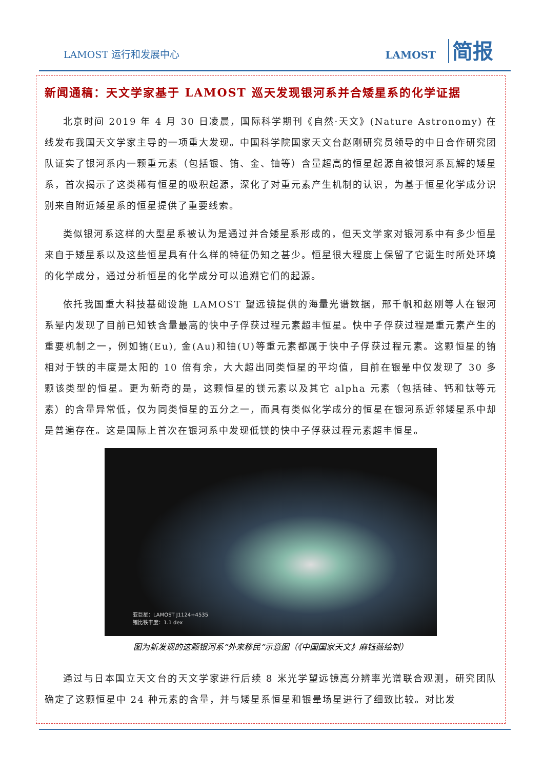LAMOST 运行和发展中心
LAMOST 简报
新闻通稿：天文学家基于 LAMOST 巡天发现银河系并合矮星系的化学证据
北京时间 2019 年 4 月 30 日凌晨，国际科学期刊《自然·天文》(Nature Astronomy) 在线发布我国天文学家主导的一项重大发现。中国科学院国家天文台赵刚研究员领导的中日合作研究团队证实了银河系内一颗重元素（包括银、铕、金、铀等）含量超高的恒星起源自被银河系瓦解的矮星系，首次揭示了这类稀有恒星的吸积起源，深化了对重元素产生机制的认识，为基于恒星化学成分识别来自附近矮星系的恒星提供了重要线索。
类似银河系这样的大型星系被认为是通过并合矮星系形成的，但天文学家对银河系中有多少恒星来自于矮星系以及这些恒星具有什么样的特征仍知之甚少。恒星很大程度上保留了它诞生时所处环境的化学成分，通过分析恒星的化学成分可以追溯它们的起源。
依托我国重大科技基础设施 LAMOST 望远镜提供的海量光谱数据，邢千帆和赵刚等人在银河系晕内发现了目前已知铁含量最高的快中子俘获过程元素超丰恒星。快中子俘获过程是重元素产生的重要机制之一，例如铕(Eu), 金(Au)和铀(U)等重元素都属于快中子俘获过程元素。这颗恒星的铕相对于铁的丰度是太阳的 10 倍有余，大大超出同类恒星的平均值，目前在银晕中仅发现了 30 多颗该类型的恒星。更为新奇的是，这颗恒星的镁元素以及其它 alpha 元素（包括硅、钙和钛等元素）的含量异常低，仅为同类恒星的五分之一，而具有类似化学成分的恒星在银河系近邻矮星系中却是普遍存在。这是国际上首次在银河系中发现低镁的快中子俘获过程元素超丰恒星。
亚巨星：LAMOST J1124+4535
铕比铁丰度：1.1 dex
图为新发现的这颗银河系“外来移民”示意图（《中国国家天文》麻钰薇绘制）
通过与日本国立天文台的天文学家进行后续 8 米光学望远镜高分辨率光谱联合观测，研究团队确定了这颗恒星中 24 种元素的含量，并与矮星系恒星和银晕场星进行了细致比较。对比发